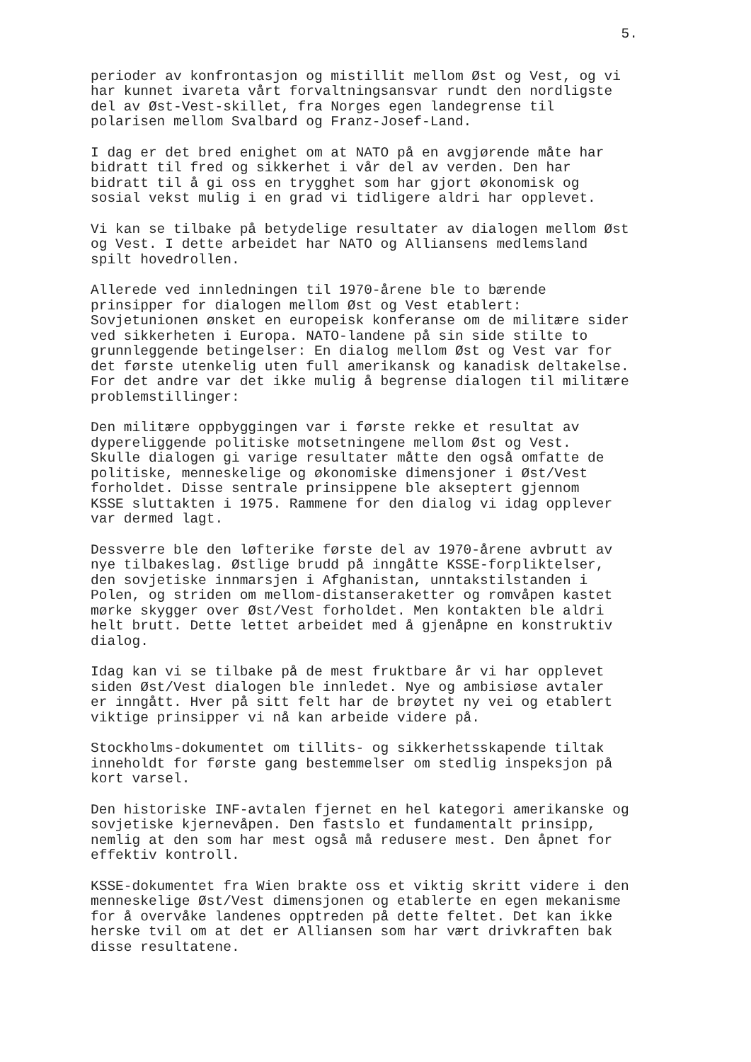5.
perioder av konfrontasjon og mistillit mellom Øst og Vest, og vi har kunnet ivareta vårt forvaltningsansvar rundt den nordligste del av Øst-Vest-skillet, fra Norges egen landegrense til polarisen mellom Svalbard og Franz-Josef-Land.
I dag er det bred enighet om at NATO på en avgjørende måte har bidratt til fred og sikkerhet i vår del av verden. Den har bidratt til å gi oss en trygghet som har gjort økonomisk og sosial vekst mulig i en grad vi tidligere aldri har opplevet.
Vi kan se tilbake på betydelige resultater av dialogen mellom Øst og Vest. I dette arbeidet har NATO og Alliansens medlemsland spilt hovedrollen.
Allerede ved innledningen til 1970-årene ble to bærende prinsipper for dialogen mellom Øst og Vest etablert: Sovjetunionen ønsket en europeisk konferanse om de militære sider ved sikkerheten i Europa. NATO-landene på sin side stilte to grunnleggende betingelser: En dialog mellom Øst og Vest var for det første utenkelig uten full amerikansk og kanadisk deltakelse. For det andre var det ikke mulig å begrense dialogen til militære problemstillinger:
Den militære oppbyggingen var i første rekke et resultat av dypereliggende politiske motsetningene mellom Øst og Vest. Skulle dialogen gi varige resultater måtte den også omfatte de politiske, menneskelige og økonomiske dimensjoner i Øst/Vest forholdet. Disse sentrale prinsippene ble akseptert gjennom KSSE sluttakten i 1975. Rammene for den dialog vi idag opplever var dermed lagt.
Dessverre ble den løfterike første del av 1970-årene avbrutt av nye tilbakeslag. Østlige brudd på inngåtte KSSE-forpliktelser, den sovjetiske innmarsjen i Afghanistan, unntakstilstanden i Polen, og striden om mellom-distanseraketter og romvåpen kastet mørke skygger over Øst/Vest forholdet. Men kontakten ble aldri helt brutt. Dette lettet arbeidet med å gjenåpne en konstruktiv dialog.
Idag kan vi se tilbake på de mest fruktbare år vi har opplevet siden Øst/Vest dialogen ble innledet. Nye og ambisiøse avtaler er inngått. Hver på sitt felt har de brøytet ny vei og etablert viktige prinsipper vi nå kan arbeide videre på.
Stockholms-dokumentet om tillits- og sikkerhetsskapende tiltak inneholdt for første gang bestemmelser om stedlig inspeksjon på kort varsel.
Den historiske INF-avtalen fjernet en hel kategori amerikanske og sovjetiske kjernevåpen. Den fastslo et fundamentalt prinsipp, nemlig at den som har mest også må redusere mest. Den åpnet for effektiv kontroll.
KSSE-dokumentet fra Wien brakte oss et viktig skritt videre i den menneskelige Øst/Vest dimensjonen og etablerte en egen mekanisme for å overvåke landenes opptreden på dette feltet. Det kan ikke herske tvil om at det er Alliansen som har vært drivkraften bak disse resultatene.